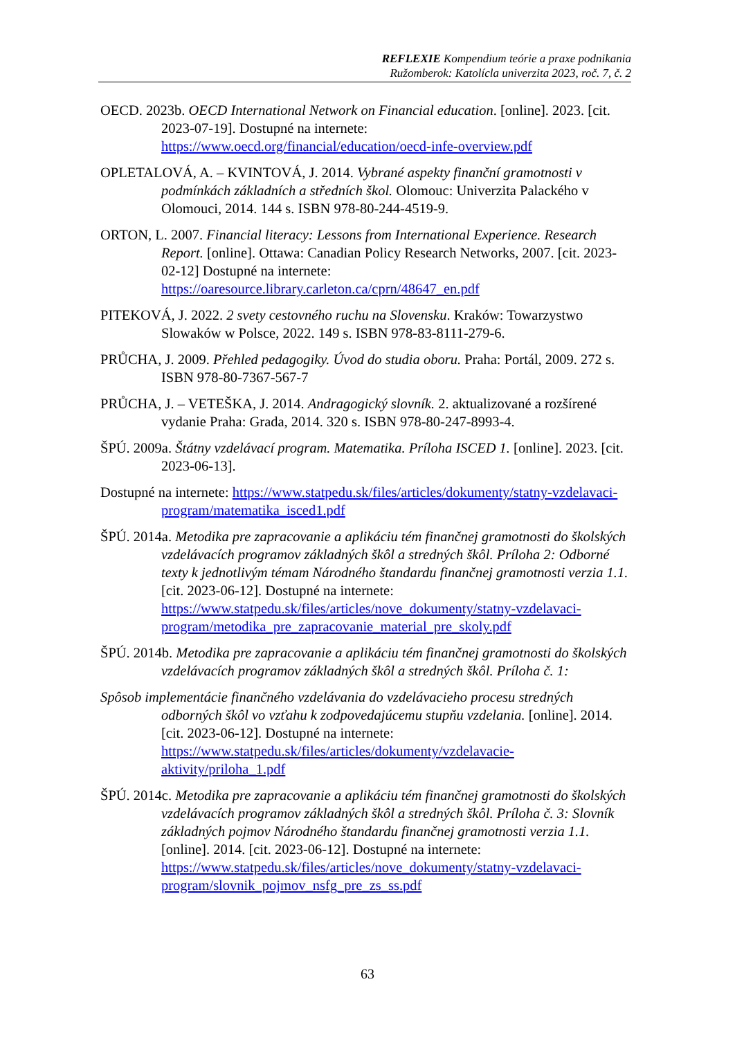REFLEXIE Kompendium teórie a praxe podnikania
Ružomberok: Katolícla univerzita 2023, roč. 7, č. 2
OECD. 2023b. OECD International Network on Financial education. [online]. 2023. [cit. 2023-07-19]. Dostupné na internete: https://www.oecd.org/financial/education/oecd-infe-overview.pdf
OPLETALOVÁ, A. – KVINTOVÁ, J. 2014. Vybrané aspekty finanční gramotnosti v podmínkách základních a středních škol. Olomouc: Univerzita Palackého v Olomouci, 2014. 144 s. ISBN 978-80-244-4519-9.
ORTON, L. 2007. Financial literacy: Lessons from International Experience. Research Report. [online]. Ottawa: Canadian Policy Research Networks, 2007. [cit. 2023-02-12] Dostupné na internete: https://oaresource.library.carleton.ca/cprn/48647_en.pdf
PITEKOVÁ, J. 2022. 2 svety cestovného ruchu na Slovensku. Kraków: Towarzystwo Slowaków w Polsce, 2022. 149 s. ISBN 978-83-8111-279-6.
PRŮCHA, J. 2009. Přehled pedagogiky. Úvod do studia oboru. Praha: Portál, 2009. 272 s. ISBN 978-80-7367-567-7
PRŮCHA, J. – VETEŠKA, J. 2014. Andragogický slovník. 2. aktualizované a rozšírené vydanie Praha: Grada, 2014. 320 s. ISBN 978-80-247-8993-4.
ŠPÚ. 2009a. Štátny vzdelávací program. Matematika. Príloha ISCED 1. [online]. 2023. [cit. 2023-06-13].
Dostupné na internete: https://www.statpedu.sk/files/articles/dokumenty/statny-vzdelavaci-program/matematika_isced1.pdf
ŠPÚ. 2014a. Metodika pre zapracovanie a aplikáciu tém finančnej gramotnosti do školských vzdelávacích programov základných škôl a stredných škôl. Príloha 2: Odborné texty k jednotlivým témam Národného štandardu finančnej gramotnosti verzia 1.1. [cit. 2023-06-12]. Dostupné na internete: https://www.statpedu.sk/files/articles/nove_dokumenty/statny-vzdelavaci-program/metodika_pre_zapracovanie_material_pre_skoly.pdf
ŠPÚ. 2014b. Metodika pre zapracovanie a aplikáciu tém finančnej gramotnosti do školských vzdelávacích programov základných škôl a stredných škôl. Príloha č. 1:
Spôsob implementácie finančného vzdelávania do vzdelávacieho procesu stredných odborných škôl vo vzťahu k zodpovedajúcemu stupňu vzdelania. [online]. 2014. [cit. 2023-06-12]. Dostupné na internete: https://www.statpedu.sk/files/articles/dokumenty/vzdelavacie-aktivity/priloha_1.pdf
ŠPÚ. 2014c. Metodika pre zapracovanie a aplikáciu tém finančnej gramotnosti do školských vzdelávacích programov základných škôl a stredných škôl. Príloha č. 3: Slovník základných pojmov Národného štandardu finančnej gramotnosti verzia 1.1. [online]. 2014. [cit. 2023-06-12]. Dostupné na internete: https://www.statpedu.sk/files/articles/nove_dokumenty/statny-vzdelavaci-program/slovnik_pojmov_nsfg_pre_zs_ss.pdf
63